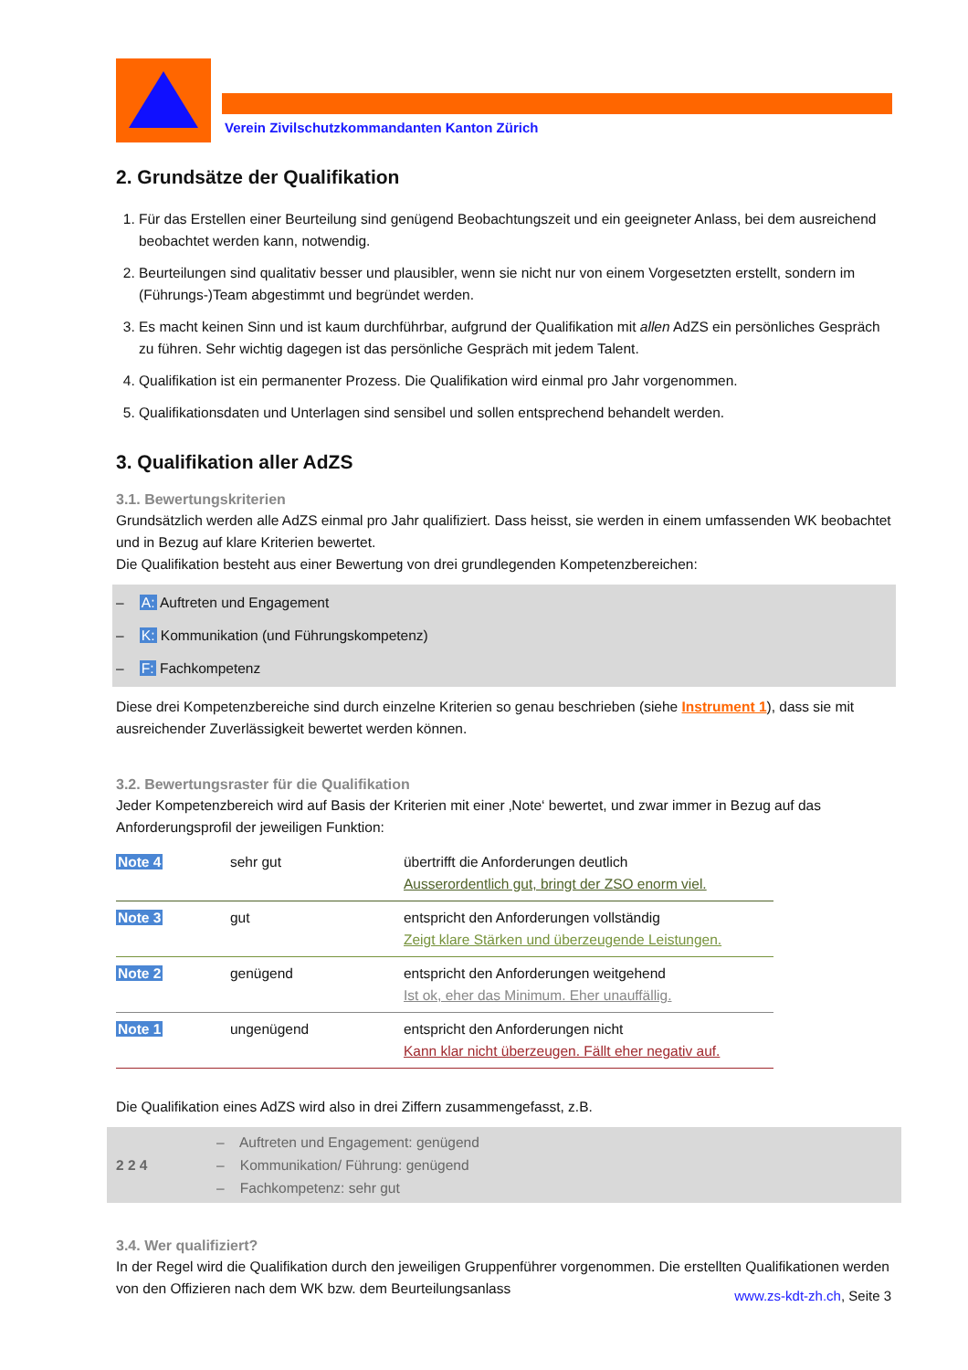Verein Zivilschutzkommandanten Kanton Zürich
2. Grundsätze der Qualifikation
1. Für das Erstellen einer Beurteilung sind genügend Beobachtungszeit und ein geeigneter Anlass, bei dem ausreichend beobachtet werden kann, notwendig.
2. Beurteilungen sind qualitativ besser und plausibler, wenn sie nicht nur von einem Vorgesetzten erstellt, sondern im (Führungs-)Team abgestimmt und begründet werden.
3. Es macht keinen Sinn und ist kaum durchführbar, aufgrund der Qualifikation mit allen AdZS ein persönliches Gespräch zu führen. Sehr wichtig dagegen ist das persönliche Gespräch mit jedem Talent.
4. Qualifikation ist ein permanenter Prozess. Die Qualifikation wird einmal pro Jahr vorgenommen.
5. Qualifikationsdaten und Unterlagen sind sensibel und sollen entsprechend behandelt werden.
3. Qualifikation aller AdZS
3.1. Bewertungskriterien
Grundsätzlich werden alle AdZS einmal pro Jahr qualifiziert. Dass heisst, sie werden in einem umfassenden WK beobachtet und in Bezug auf klare Kriterien bewertet.
Die Qualifikation besteht aus einer Bewertung von drei grundlegenden Kompetenzbereichen:
– A: Auftreten und Engagement
– K: Kommunikation (und Führungskompetenz)
– F: Fachkompetenz
Diese drei Kompetenzbereiche sind durch einzelne Kriterien so genau beschrieben (siehe Instrument 1), dass sie mit ausreichender Zuverlässigkeit bewertet werden können.
3.2. Bewertungsraster für die Qualifikation
Jeder Kompetenzbereich wird auf Basis der Kriterien mit einer ‚Note‘ bewertet, und zwar immer in Bezug auf das Anforderungsprofil der jeweiligen Funktion:
| Note 4 | sehr gut | übertrifft die Anforderungen deutlich Ausserordentlich gut, bringt der ZSO enorm viel. |
| Note 3 | gut | entspricht den Anforderungen vollständig Zeigt klare Stärken und überzeugende Leistungen. |
| Note 2 | genügend | entspricht den Anforderungen weitgehend Ist ok, eher das Minimum. Eher unauffällig. |
| Note 1 | ungenügend | entspricht den Anforderungen nicht Kann klar nicht überzeugen. Fällt eher negativ auf. |
Die Qualifikation eines AdZS wird also in drei Ziffern zusammengefasst, z.B.
2 2 4
– Auftreten und Engagement: genügend
– Kommunikation/ Führung: genügend
– Fachkompetenz: sehr gut
3.4. Wer qualifiziert?
In der Regel wird die Qualifikation durch den jeweiligen Gruppenführer vorgenommen. Die erstellten Qualifikationen werden von den Offizieren nach dem WK bzw. dem Beurteilungsanlass
www.zs-kdt-zh.ch, Seite 3